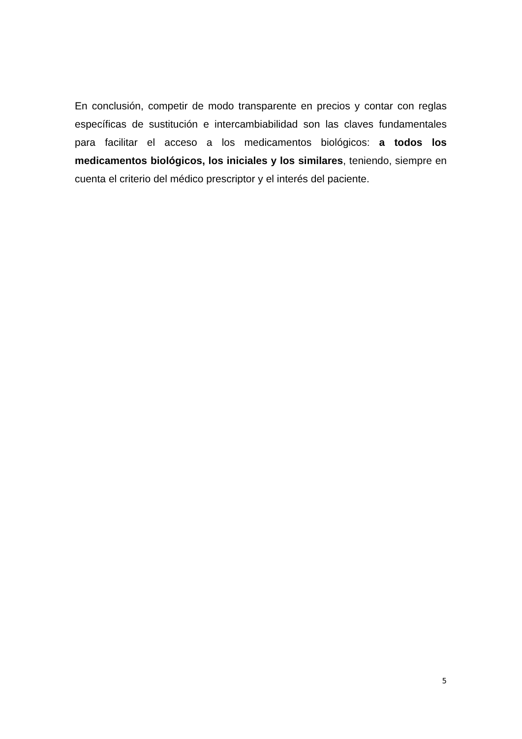En conclusión, competir de modo transparente en precios y contar con reglas específicas de sustitución e intercambiabilidad son las claves fundamentales para facilitar el acceso a los medicamentos biológicos: a todos los medicamentos biológicos, los iniciales y los similares, teniendo, siempre en cuenta el criterio del médico prescriptor y el interés del paciente.
5